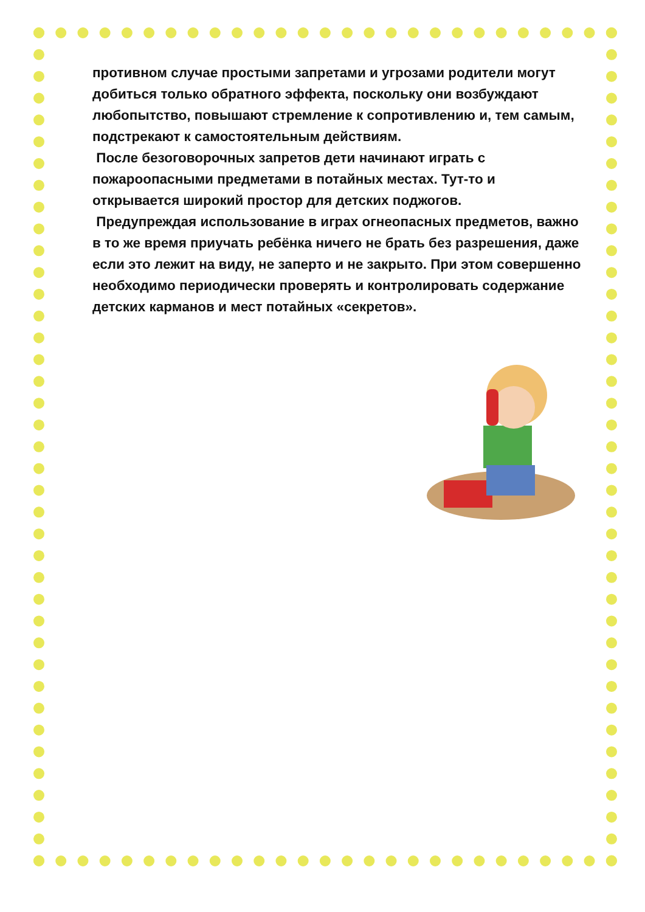противном случае простыми запретами и угрозами родители могут добиться только обратного эффекта, поскольку они возбуждают любопытство, повышают стремление к сопротивлению и, тем самым, подстрекают к самостоятельным действиям.
После безоговорочных запретов дети начинают играть с пожароопасными предметами в потайных местах. Тут-то и открывается широкий простор для детских поджогов.
Предупреждая использование в играх огнеопасных предметов, важно в то же время приучать ребёнка ничего не брать без разрешения, даже если это лежит на виду, не заперто и не закрыто. При этом совершенно необходимо периодически проверять и контролировать содержание детских карманов и мест потайных «секретов».